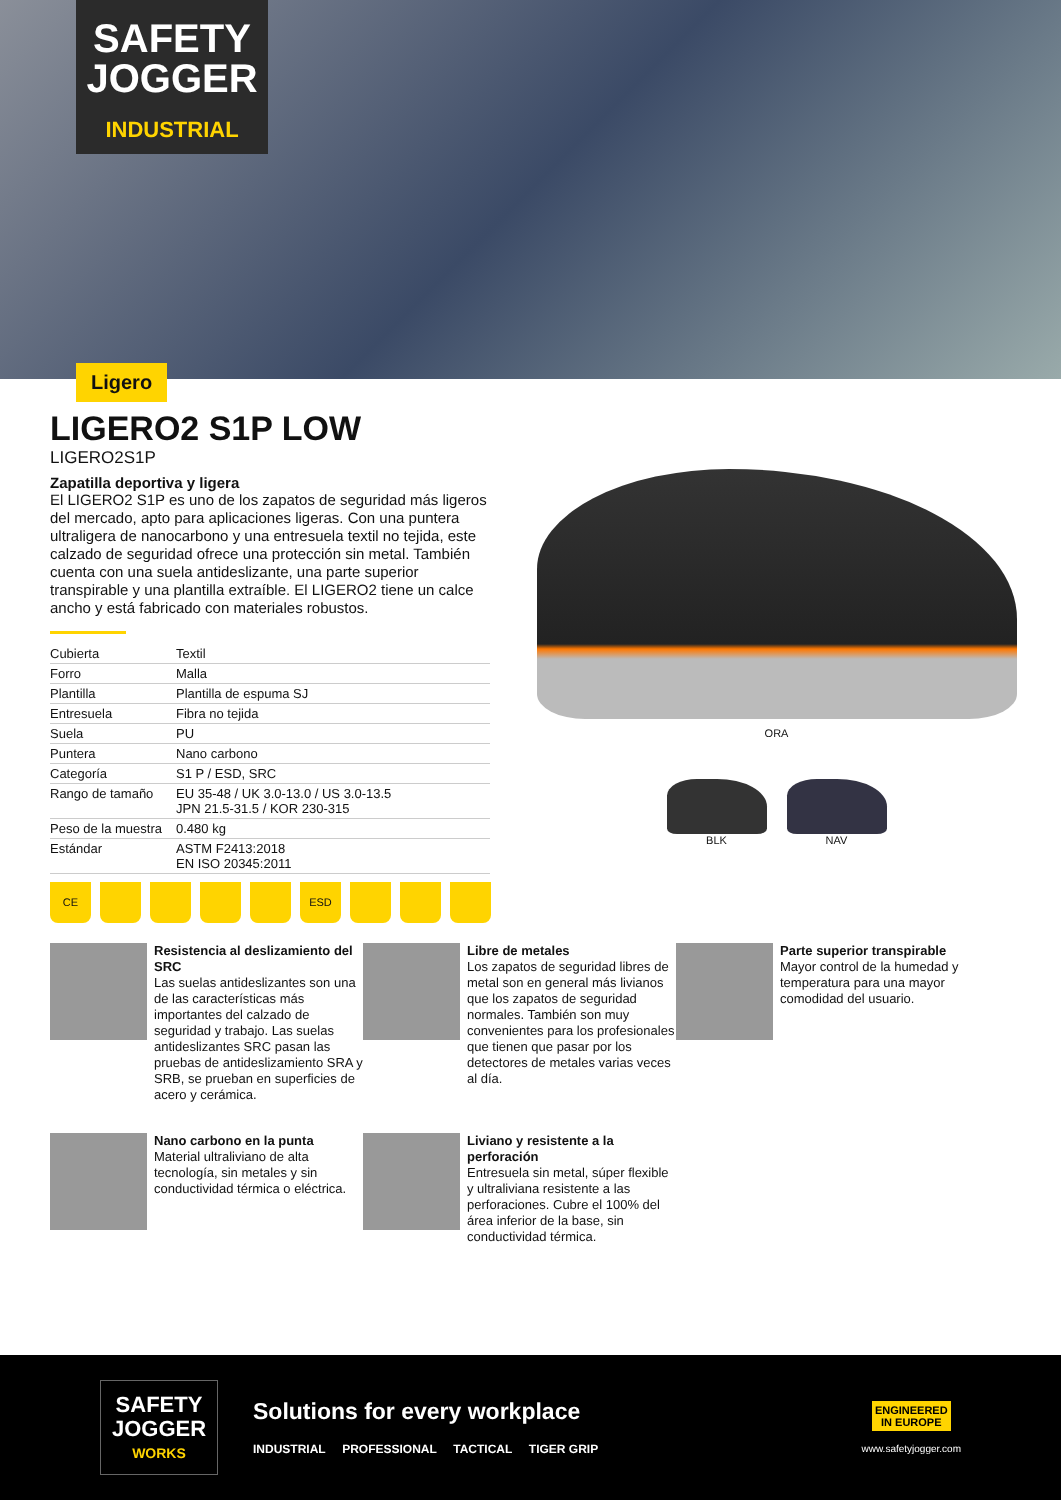SAFETY
JOGGER
INDUSTRIAL
Ligero
LIGERO2 S1P LOW
LIGERO2S1P
Zapatilla deportiva y ligera
El LIGERO2 S1P es uno de los zapatos de seguridad más ligeros del mercado, apto para aplicaciones ligeras. Con una puntera ultraligera de nanocarbono y una entresuela textil no tejida, este calzado de seguridad ofrece una protección sin metal. También cuenta con una suela antideslizante, una parte superior transpirable y una plantilla extraíble. El LIGERO2 tiene un calce ancho y está fabricado con materiales robustos.
| Cubierta | Textil |
| Forro | Malla |
| Plantilla | Plantilla de espuma SJ |
| Entresuela | Fibra no tejida |
| Suela | PU |
| Puntera | Nano carbono |
| Categoría | S1 P / ESD, SRC |
| Rango de tamaño | EU 35-48 / UK 3.0-13.0 / US 3.0-13.5 JPN 21.5-31.5 / KOR 230-315 |
| Peso de la muestra | 0.480 kg |
| Estándar | ASTM F2413:2018 EN ISO 20345:2011 |
CE ESD
ORA
BLK NAV
Resistencia al deslizamiento del SRC
Las suelas antideslizantes son una de las características más importantes del calzado de seguridad y trabajo. Las suelas antideslizantes SRC pasan las pruebas de antideslizamiento SRA y SRB, se prueban en superficies de acero y cerámica.
Libre de metales
Los zapatos de seguridad libres de metal son en general más livianos que los zapatos de seguridad normales. También son muy convenientes para los profesionales que tienen que pasar por los detectores de metales varias veces al día.
Parte superior transpirable
Mayor control de la humedad y temperatura para una mayor comodidad del usuario.
Nano carbono en la punta
Material ultraliviano de alta tecnología, sin metales y sin conductividad térmica o eléctrica.
Liviano y resistente a la perforación
Entresuela sin metal, súper flexible y ultraliviana resistente a las perforaciones. Cubre el 100% del área inferior de la base, sin conductividad térmica.
SAFETY
JOGGER
WORKS
Solutions for every workplace
INDUSTRIAL PROFESSIONAL TACTICAL TIGER GRIP
ENGINEERED
IN EUROPE
www.safetyjogger.com